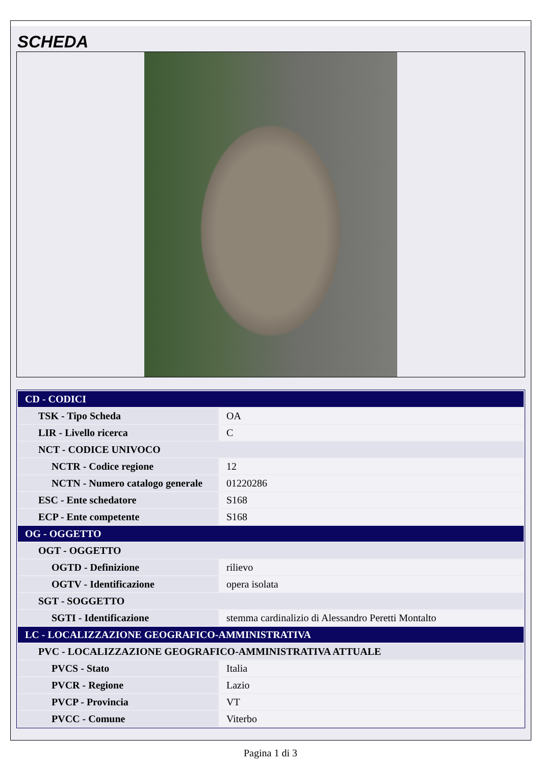SCHEDA
| CD - CODICI | |
| TSK - Tipo Scheda | OA |
| LIR - Livello ricerca | C |
| NCT - CODICE UNIVOCO | |
| NCTR - Codice regione | 12 |
| NCTN - Numero catalogo generale | 01220286 |
| ESC - Ente schedatore | S168 |
| ECP - Ente competente | S168 |
| OG - OGGETTO | |
| OGT - OGGETTO | |
| OGTD - Definizione | rilievo |
| OGTV - Identificazione | opera isolata |
| SGT - SOGGETTO | |
| SGTI - Identificazione | stemma cardinalizio di Alessandro Peretti Montalto |
| LC - LOCALIZZAZIONE GEOGRAFICO-AMMINISTRATIVA | |
| PVC - LOCALIZZAZIONE GEOGRAFICO-AMMINISTRATIVA ATTUALE | |
| PVCS - Stato | Italia |
| PVCR - Regione | Lazio |
| PVCP - Provincia | VT |
| PVCC - Comune | Viterbo |
Pagina 1 di 3